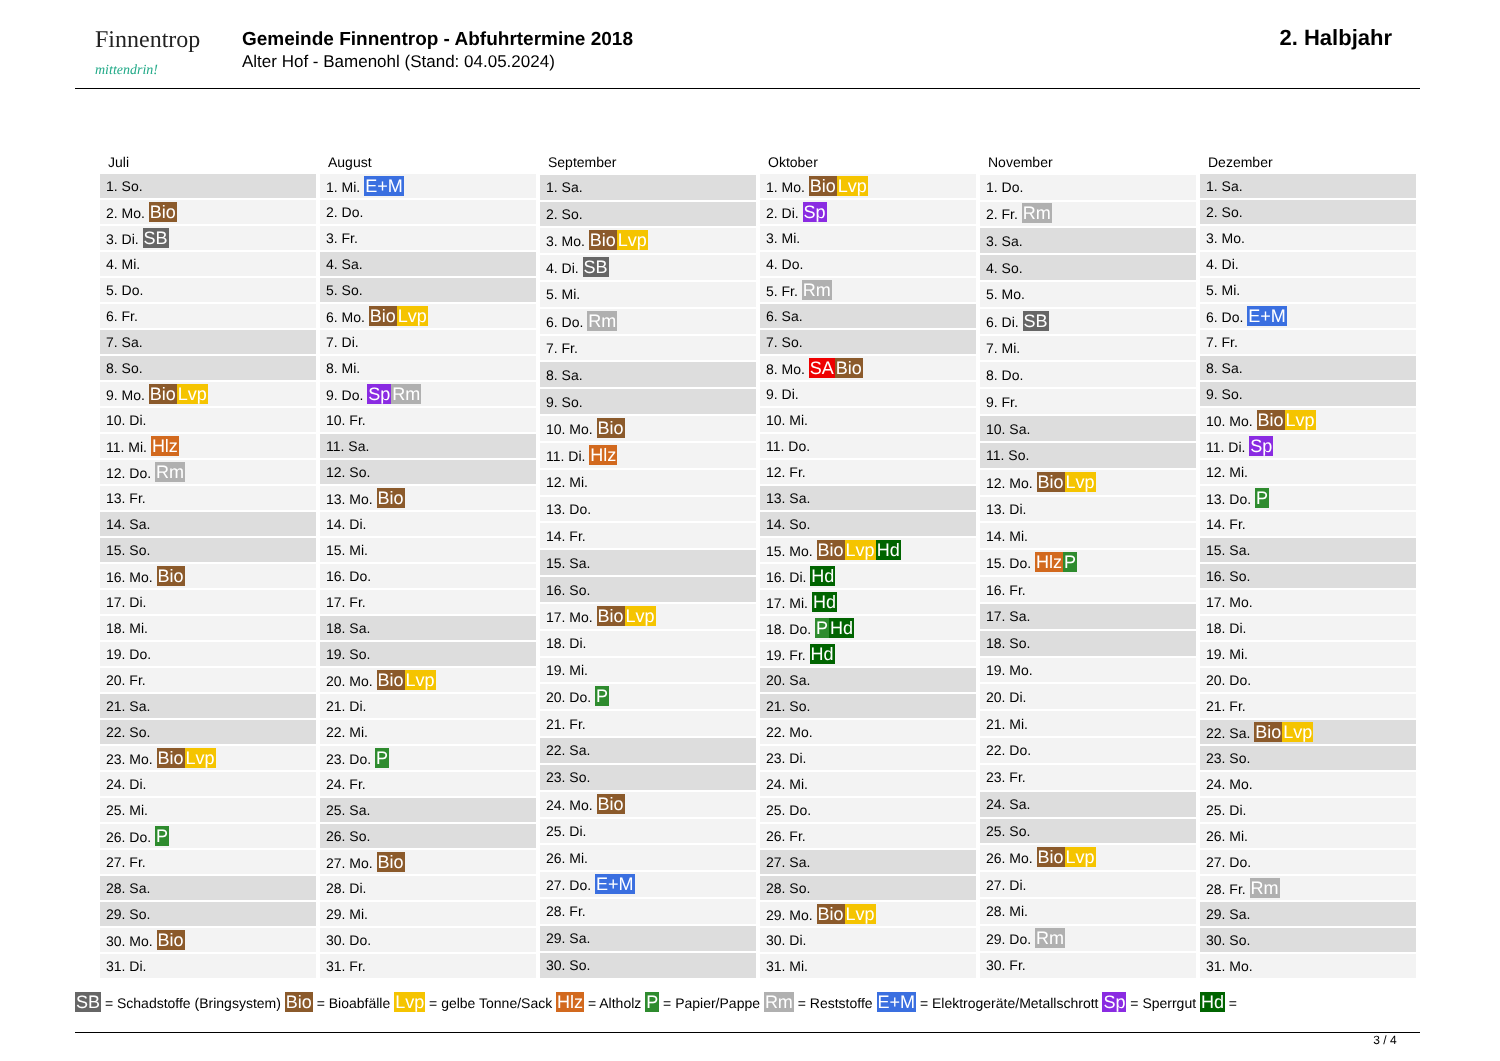Finnentrop
mittendrin!
Gemeinde Finnentrop - Abfuhrtermine 2018
Alter Hof - Bamenohl (Stand: 04.05.2024)
2. Halbjahr
| Juli |
| --- |
| 1. So. |
| 2. Mo. Bio |
| 3. Di. SB |
| 4. Mi. |
| 5. Do. |
| 6. Fr. |
| 7. Sa. |
| 8. So. |
| 9. Mo. Bio Lvp |
| 10. Di. |
| 11. Mi. Hlz |
| 12. Do. Rm |
| 13. Fr. |
| 14. Sa. |
| 15. So. |
| 16. Mo. Bio |
| 17. Di. |
| 18. Mi. |
| 19. Do. |
| 20. Fr. |
| 21. Sa. |
| 22. So. |
| 23. Mo. Bio Lvp |
| 24. Di. |
| 25. Mi. |
| 26. Do. P |
| 27. Fr. |
| 28. Sa. |
| 29. So. |
| 30. Mo. Bio |
| 31. Di. |
| August |
| --- |
| 1. Mi. E+M |
| 2. Do. |
| 3. Fr. |
| 4. Sa. |
| 5. So. |
| 6. Mo. Bio Lvp |
| 7. Di. |
| 8. Mi. |
| 9. Do. Sp Rm |
| 10. Fr. |
| 11. Sa. |
| 12. So. |
| 13. Mo. Bio |
| 14. Di. |
| 15. Mi. |
| 16. Do. |
| 17. Fr. |
| 18. Sa. |
| 19. So. |
| 20. Mo. Bio Lvp |
| 21. Di. |
| 22. Mi. |
| 23. Do. P |
| 24. Fr. |
| 25. Sa. |
| 26. So. |
| 27. Mo. Bio |
| 28. Di. |
| 29. Mi. |
| 30. Do. |
| 31. Fr. |
| September |
| --- |
| 1. Sa. |
| 2. So. |
| 3. Mo. Bio Lvp |
| 4. Di. SB |
| 5. Mi. |
| 6. Do. Rm |
| 7. Fr. |
| 8. Sa. |
| 9. So. |
| 10. Mo. Bio |
| 11. Di. Hlz |
| 12. Mi. |
| 13. Do. |
| 14. Fr. |
| 15. Sa. |
| 16. So. |
| 17. Mo. Bio Lvp |
| 18. Di. |
| 19. Mi. |
| 20. Do. P |
| 21. Fr. |
| 22. Sa. |
| 23. So. |
| 24. Mo. Bio |
| 25. Di. |
| 26. Mi. |
| 27. Do. E+M |
| 28. Fr. |
| 29. Sa. |
| 30. So. |
| Oktober |
| --- |
| 1. Mo. Bio Lvp |
| 2. Di. Sp |
| 3. Mi. |
| 4. Do. |
| 5. Fr. Rm |
| 6. Sa. |
| 7. So. |
| 8. Mo. SA Bio |
| 9. Di. |
| 10. Mi. |
| 11. Do. |
| 12. Fr. |
| 13. Sa. |
| 14. So. |
| 15. Mo. Bio Lvp Hd |
| 16. Di. Hd |
| 17. Mi. Hd |
| 18. Do. P Hd |
| 19. Fr. Hd |
| 20. Sa. |
| 21. So. |
| 22. Mo. |
| 23. Di. |
| 24. Mi. |
| 25. Do. |
| 26. Fr. |
| 27. Sa. |
| 28. So. |
| 29. Mo. Bio Lvp |
| 30. Di. |
| 31. Mi. |
| November |
| --- |
| 1. Do. |
| 2. Fr. Rm |
| 3. Sa. |
| 4. So. |
| 5. Mo. |
| 6. Di. SB |
| 7. Mi. |
| 8. Do. |
| 9. Fr. |
| 10. Sa. |
| 11. So. |
| 12. Mo. Bio Lvp |
| 13. Di. |
| 14. Mi. |
| 15. Do. Hlz P |
| 16. Fr. |
| 17. Sa. |
| 18. So. |
| 19. Mo. |
| 20. Di. |
| 21. Mi. |
| 22. Do. |
| 23. Fr. |
| 24. Sa. |
| 25. So. |
| 26. Mo. Bio Lvp |
| 27. Di. |
| 28. Mi. |
| 29. Do. Rm |
| 30. Fr. |
| Dezember |
| --- |
| 1. Sa. |
| 2. So. |
| 3. Mo. |
| 4. Di. |
| 5. Mi. |
| 6. Do. E+M |
| 7. Fr. |
| 8. Sa. |
| 9. So. |
| 10. Mo. Bio Lvp |
| 11. Di. Sp |
| 12. Mi. |
| 13. Do. P |
| 14. Fr. |
| 15. Sa. |
| 16. So. |
| 17. Mo. |
| 18. Di. |
| 19. Mi. |
| 20. Do. |
| 21. Fr. |
| 22. Sa. Bio Lvp |
| 23. So. |
| 24. Mo. |
| 25. Di. |
| 26. Mi. |
| 27. Do. |
| 28. Fr. Rm |
| 29. Sa. |
| 30. So. |
| 31. Mo. |
SB = Schadstoffe (Bringsystem) Bio = Bioabfälle Lvp = gelbe Tonne/Sack Hlz = Altholz P = Papier/Pappe Rm = Reststoffe E+M = Elektrogeräte/Metallschrott Sp = Sperrgut Hd =
3 / 4